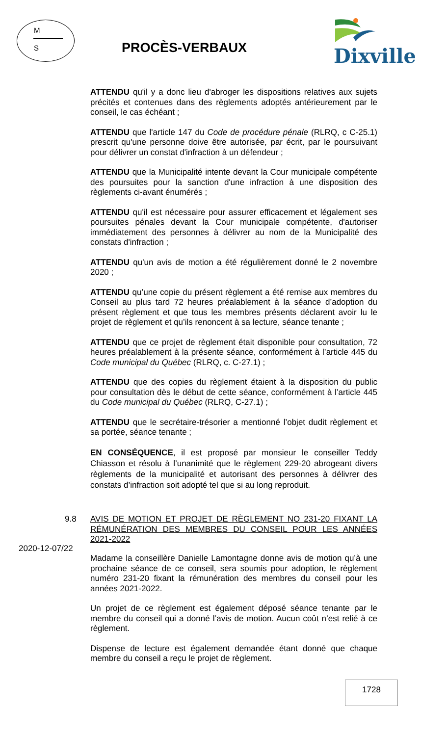M
S
PROCÈS-VERBAUX
Dixville
ATTENDU qu'il y a donc lieu d'abroger les dispositions relatives aux sujets précités et contenues dans des règlements adoptés antérieurement par le conseil, le cas échéant ;
ATTENDU que l'article 147 du Code de procédure pénale (RLRQ, c C-25.1) prescrit qu'une personne doive être autorisée, par écrit, par le poursuivant pour délivrer un constat d'infraction à un défendeur ;
ATTENDU que la Municipalité intente devant la Cour municipale compétente des poursuites pour la sanction d'une infraction à une disposition des règlements ci-avant énumérés ;
ATTENDU qu'il est nécessaire pour assurer efficacement et légalement ses poursuites pénales devant la Cour municipale compétente, d'autoriser immédiatement des personnes à délivrer au nom de la Municipalité des constats d'infraction ;
ATTENDU qu'un avis de motion a été régulièrement donné le 2 novembre 2020 ;
ATTENDU qu’une copie du présent règlement a été remise aux membres du Conseil au plus tard 72 heures préalablement à la séance d’adoption du présent règlement et que tous les membres présents déclarent avoir lu le projet de règlement et qu’ils renoncent à sa lecture, séance tenante ;
ATTENDU que ce projet de règlement était disponible pour consultation, 72 heures préalablement à la présente séance, conformément à l’article 445 du Code municipal du Québec (RLRQ, c. C-27.1) ;
ATTENDU que des copies du règlement étaient à la disposition du public pour consultation dès le début de cette séance, conformément à l’article 445 du Code municipal du Québec (RLRQ, C-27.1) ;
ATTENDU que le secrétaire-trésorier a mentionné l’objet dudit règlement et sa portée, séance tenante ;
EN CONSÉQUENCE, il est proposé par monsieur le conseiller Teddy Chiasson et résolu à l’unanimité que le règlement 229-20 abrogeant divers règlements de la municipalité et autorisant des personnes à délivrer des constats d’infraction soit adopté tel que si au long reproduit.
9.8
AVIS DE MOTION ET PROJET DE RÈGLEMENT NO 231-20 FIXANT LA RÉMUNÉRATION DES MEMBRES DU CONSEIL POUR LES ANNÉES 2021-2022
2020-12-07/22
Madame la conseillère Danielle Lamontagne donne avis de motion qu’à une prochaine séance de ce conseil, sera soumis pour adoption, le règlement numéro 231-20 fixant la rémunération des membres du conseil pour les années 2021-2022.
Un projet de ce règlement est également déposé séance tenante par le membre du conseil qui a donné l’avis de motion. Aucun coût n’est relié à ce règlement.
Dispense de lecture est également demandée étant donné que chaque membre du conseil a reçu le projet de règlement.
1728